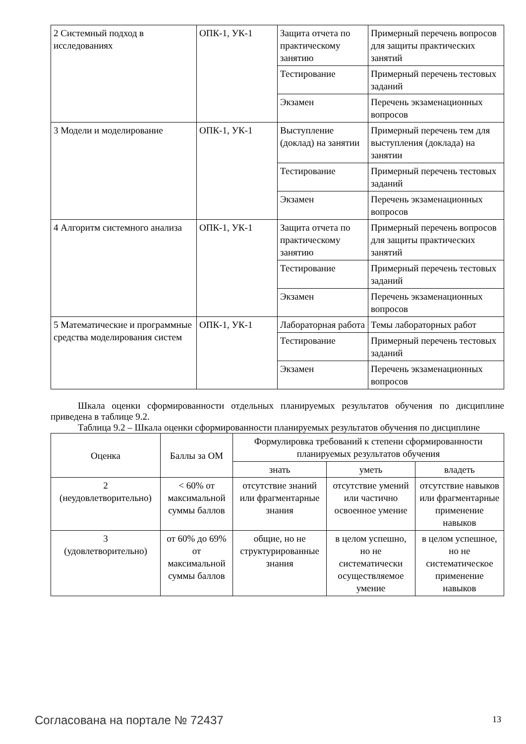| 2 Системный подход в исследованиях | ОПК-1, УК-1 | Защита отчета по практическому занятию | Примерный перечень вопросов для защиты практических занятий |
| | | Тестирование | Примерный перечень тестовых заданий |
| | | Экзамен | Перечень экзаменационных вопросов |
| 3 Модели и моделирование | ОПК-1, УК-1 | Выступление (доклад) на занятии | Примерный перечень тем для выступления (доклада) на занятии |
| | | Тестирование | Примерный перечень тестовых заданий |
| | | Экзамен | Перечень экзаменационных вопросов |
| 4 Алгоритм системного анализа | ОПК-1, УК-1 | Защита отчета по практическому занятию | Примерный перечень вопросов для защиты практических занятий |
| | | Тестирование | Примерный перечень тестовых заданий |
| | | Экзамен | Перечень экзаменационных вопросов |
| 5 Математические и программные средства моделирования систем | ОПК-1, УК-1 | Лабораторная работа | Темы лабораторных работ |
| | | Тестирование | Примерный перечень тестовых заданий |
| | | Экзамен | Перечень экзаменационных вопросов |
Шкала оценки сформированности отдельных планируемых результатов обучения по дисциплине приведена в таблице 9.2.
Таблица 9.2 – Шкала оценки сформированности планируемых результатов обучения по дисциплине
| Оценка | Баллы за ОМ | Формулировка требований к степени сформированности планируемых результатов обучения | | |
| --- | --- | --- | --- | --- |
| | | знать | уметь | владеть |
| 2 (неудовлетворительно) | < 60% от максимальной суммы баллов | отсутствие знаний или фрагментарные знания | отсутствие умений или частично освоенное умение | отсутствие навыков или фрагментарные применение навыков |
| 3 (удовлетворительно) | от 60% до 69% от максимальной суммы баллов | общие, но не структурированные знания | в целом успешно, но не систематически осуществляемое умение | в целом успешное, но не систематическое применение навыков |
Согласована на портале № 72437 13